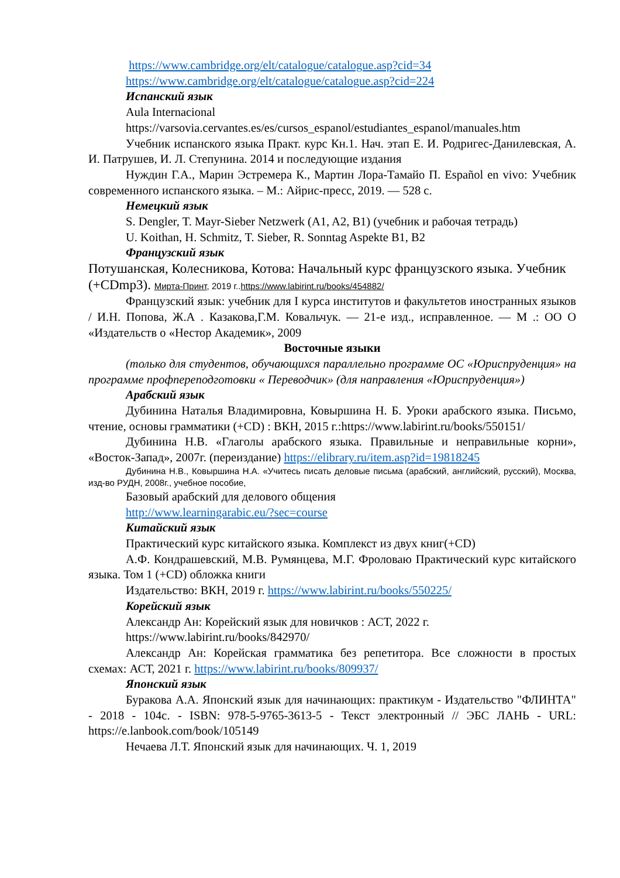https://www.cambridge.org/elt/catalogue/catalogue.asp?cid=34
https://www.cambridge.org/elt/catalogue/catalogue.asp?cid=224
Испанский язык
Aula Internacional
https://varsovia.cervantes.es/es/cursos_espanol/estudiantes_espanol/manuales.htm
Учебник испанского языка Практ. курс Кн.1. Нач. этап Е. И. Родригес-Данилевская, А. И. Патрушев, И. Л. Степунина. 2014 и последующие издания
Нуждин Г.А., Марин Эстремера К., Мартин Лора-Тамайо П. Español en vivo: Учебник современного испанского языка. – М.: Айрис-пресс, 2019. — 528 с.
Немецкий язык
S. Dengler, T. Mayr-Sieber Netzwerk (A1, A2, B1) (учебник и рабочая тетрадь)
U. Koithan, H. Schmitz, T. Sieber, R. Sonntag Aspekte B1, B2
Французский язык
Потушанская, Колесникова, Котова: Начальный курс французского языка. Учебник (+CDmp3). Мирта-Принт, 2019 г..https://www.labirint.ru/books/454882/
Французский язык: учебник для I курса институтов и факультетов иностранных языков / И.Н. Попова, Ж.А . Казакова,Г.М. Ковальчук. — 21-е изд., исправленное. — М .: ОО О «Издательств о «Нестор Академик», 2009
Восточные языки
(только для студентов, обучающихся параллельно программе ОС «Юриспруденция» на программе профпереподготовки « Переводчик» (для направления «Юриспруденция»)
Арабский язык
Дубинина Наталья Владимировна, Ковыршина Н. Б. Уроки арабского языка. Письмо, чтение, основы грамматики (+CD) : ВКН, 2015 г.:https://www.labirint.ru/books/550151/
Дубинина Н.В. «Глаголы арабского языка. Правильные и неправильные корни», «Восток-Запад», 2007г. (переиздание) https://elibrary.ru/item.asp?id=19818245
Дубинина Н.В., Ковыршина Н.А. «Учитесь писать деловые письма (арабский, английский, русский), Москва, изд-во РУДН, 2008г., учебное пособие,
Базовый арабский для делового общения
http://www.learningarabic.eu/?sec=course
Китайский язык
Практический курс китайского языка. Комплекст из двух книг(+CD)
А.Ф. Кондрашевский, М.В. Румянцева, М.Г. Фроловаю Практический курс китайского языка. Том 1 (+CD) обложка книги
Издательство: ВКН, 2019 г. https://www.labirint.ru/books/550225/
Корейский язык
Александр Ан: Корейский язык для новичков : АСТ, 2022 г.
https://www.labirint.ru/books/842970/
Александр Ан: Корейская грамматика без репетитора. Все сложности в простых схемах: АСТ, 2021 г. https://www.labirint.ru/books/809937/
Японский язык
Буракова А.А. Японский язык для начинающих: практикум - Издательство "ФЛИНТА" - 2018 - 104с. - ISBN: 978-5-9765-3613-5 - Текст электронный // ЭБС ЛАНЬ - URL: https://e.lanbook.com/book/105149
Нечаева Л.Т. Японский язык для начинающих. Ч. 1, 2019